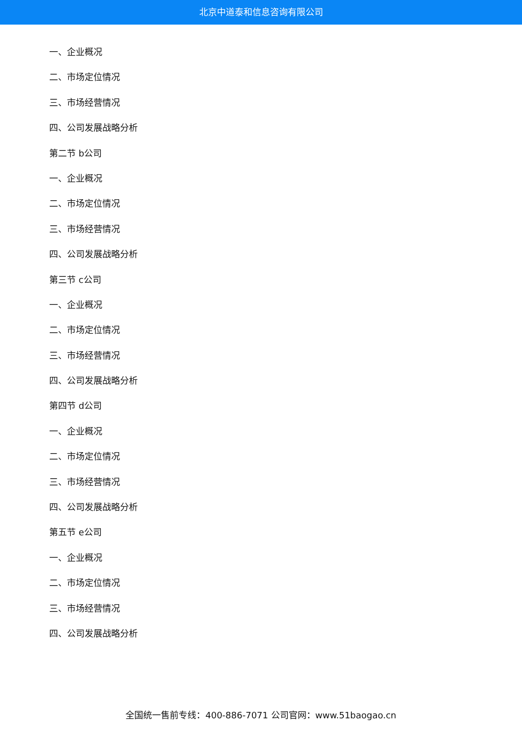北京中道泰和信息咨询有限公司
一、企业概况
二、市场定位情况
三、市场经营情况
四、公司发展战略分析
第二节 b公司
一、企业概况
二、市场定位情况
三、市场经营情况
四、公司发展战略分析
第三节 c公司
一、企业概况
二、市场定位情况
三、市场经营情况
四、公司发展战略分析
第四节 d公司
一、企业概况
二、市场定位情况
三、市场经营情况
四、公司发展战略分析
第五节 e公司
一、企业概况
二、市场定位情况
三、市场经营情况
四、公司发展战略分析
全国统一售前专线：400-886-7071 公司官网：www.51baogao.cn